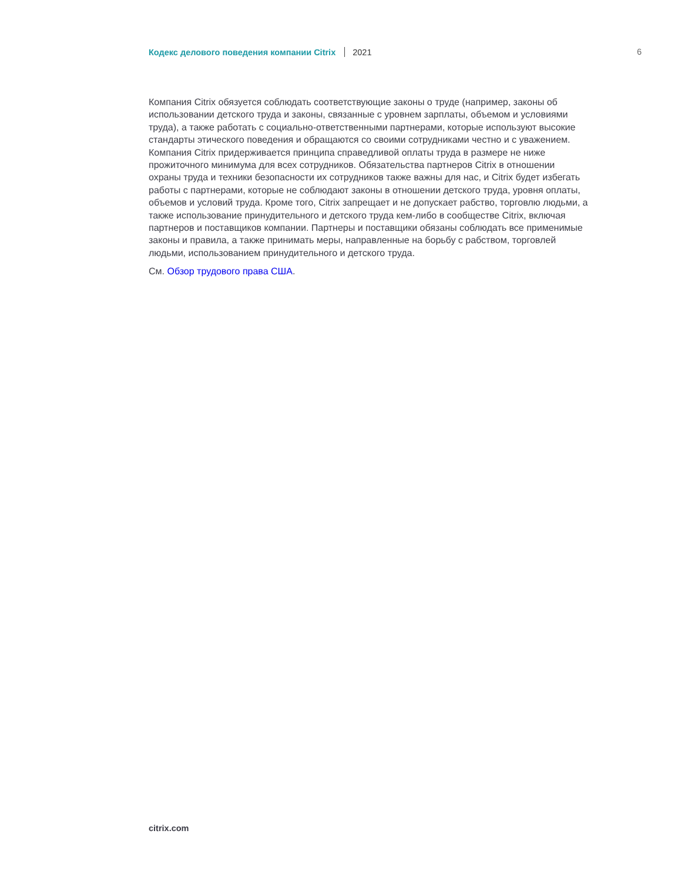Кодекс делового поведения компании Citrix 2021 6
Компания Citrix обязуется соблюдать соответствующие законы о труде (например, законы об использовании детского труда и законы, связанные с уровнем зарплаты, объемом и условиями труда), а также работать с социально-ответственными партнерами, которые используют высокие стандарты этического поведения и обращаются со своими сотрудниками честно и с уважением. Компания Citrix придерживается принципа справедливой оплаты труда в размере не ниже прожиточного минимума для всех сотрудников. Обязательства партнеров Citrix в отношении охраны труда и техники безопасности их сотрудников также важны для нас, и Citrix будет избегать работы с партнерами, которые не соблюдают законы в отношении детского труда, уровня оплаты, объемов и условий труда. Кроме того, Citrix запрещает и не допускает рабство, торговлю людьми, а также использование принудительного и детского труда кем-либо в сообществе Citrix, включая партнеров и поставщиков компании. Партнеры и поставщики обязаны соблюдать все применимые законы и правила, а также принимать меры, направленные на борьбу с рабством, торговлей людьми, использованием принудительного и детского труда.
См. Обзор трудового права США.
citrix.com